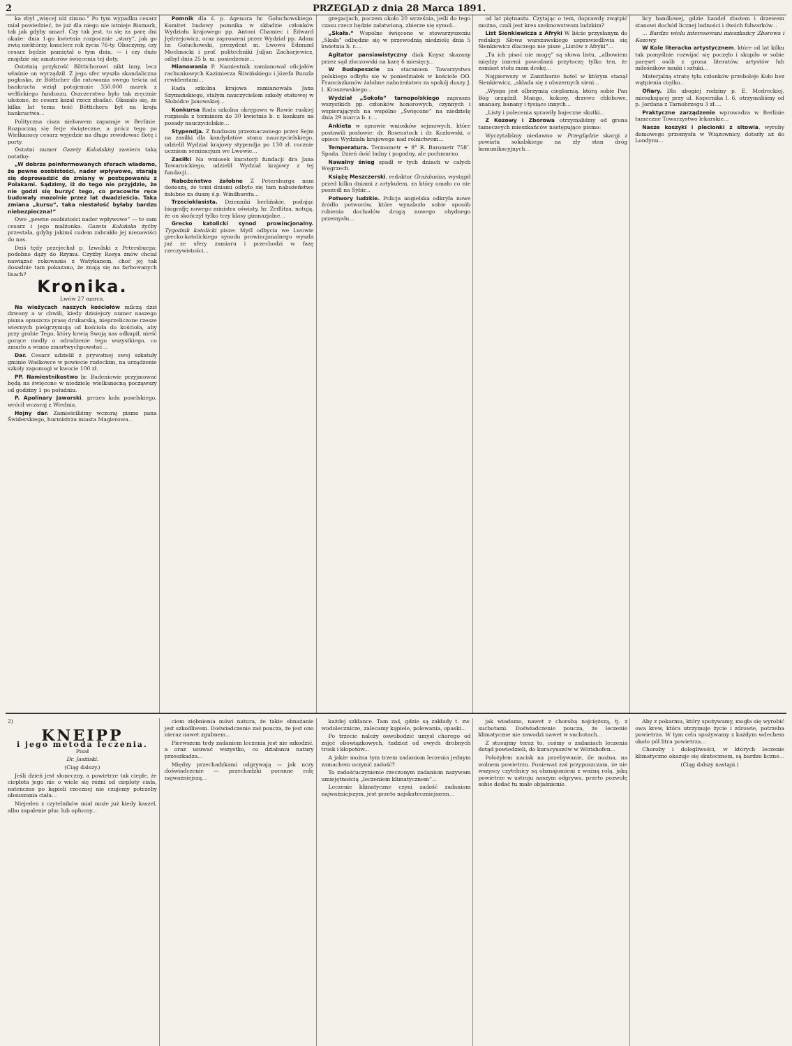2 PRZEGLĄD z dnia 28 Marca 1891.
ka zbył „więcej niż zimno.“ Po tym wypadku cesarz miał powiedzieć, że już dla niego nie istnieje Bismark, tak jak gdyby umarł. Czy tak jest, to się za parę dni okaże: dnia 1-go kwietnia rozpocznie „stary“, jak go zwią niektórzy, kanclerz rok życia 76-ty. Obaczymy, czy cesarz będzie pamiętał o tym dniu, — i czy dużo znajdzie się amatorów święcenia tej daty.
Ostatnią przykrość Böttichorowi nikt inny, lecz właśnie on wyrządził. Z jego sfer wyszła skandaliczna pogłoska, że Bötticher dla ratowania swego teścia od bankructa wziął potajemnie 350.000 marek z welfickiego funduszu. Oszczerstwo było tak zręcznie ułożone, że cesarz kazał rzecz zbadać. Okazało się, że kilka lat temu teść Böttichera był na kraju bankructwa...
Polityczna cisza niebawem zapanuje w Berlinie. Rozpoczną się ferje świąteczne, a prócz tego po Wielkanocy cesarz wyjedzie na długo rewidować flotę i porty.
Ostatni numer Gazety Kolońskiej zawiera taką notatkę:
„W dobrze poinformowanych sferach wiadomo, że pewne osobistości, nader wpływowe, starają się doprowadzić do zmiany w postępowaniu z Polakami. Sądzimy, iż do tego nie przyjdzie, że nie godzi się burzyć tego, co pracowite ręce budowały mozolnie przez lat dwadzieścia. Taka zmiana „kursu“, taka niestałość byłaby bardzo niebezpieczna!“
Owe „pewne osobistości nader wpływowe“ — te sam cesarz i jego małżonka. Gazeta Kolońska żyćby przestała, gdyby jakimś cudem zabrakło jej nienawiści do nas.
Dziś tędy przejechał p. Izwolski z Petersburga; podobno dąży do Rzymu. Czyżby Rosya znów chciał nawiązać rokowania z Watykanem, choć jej tak dosadnie tam pokazano, że znają się na farbowanych lisach?
Kronika.
Lwów 27 marca.
Na wieżycach naszych kościołów milczą dziś dzwony a w chwili, kiedy dzisiejszy numer naszego pisma opuszcza prasę drukarską, nieprzeliczone rzesze wiernych pielgrzymują od kościoła do kościoła, aby przy grobie Tego, który krwią Swoją nas odkupił, nieść gorące modły o odrodzenie tego wszystkiego, co zmarło a winno zmartwychpowstać...
Dar. Cesarz udzielił z prywatnej swej szkatuły gminie Waśkowce w powiecie rudeckim, na urządzenie szkoły zapomogi w kwocie 100 zł.
PP. Namiestnikostwo br. Badeniowie przyjmować będą na święcone w niedzielę wielkanocną począwszy od godziny 1 po południu.
P. Apolinary Jaworski, prezes koła poselskiego, wrócił wczoraj z Wiednia.
Hojny dar. Zamieściliśmy wczoraj pismo pana Świderskiego, burmistrza miasta Magierowa...
Pomnik dla ś. p. Agenora hr. Gołuchowskiego. Komitet budowy pomnika w składzie członków Wydziału krajowego pp. Antoni Chamiec i Edward Jędrzejowicz, oraz zaproszeni przez Wydział pp. Adam hr. Gołuchowski, prezydent m. Lwowa Edmund Mochnacki i prof. politechniki Juljan Zacharjewicz, odbył dnia 25 b. m. posiedzenie...
Mianowania P. Namiestnik zamianował oficjałów rachunkowych Kazimierza Śliwińskiego i Józefa Bunzla rewidentami...
Rada szkolna krajowa zamianowała Jana Szymańskiego, stałym nauczycielem szkoły etatowej w Słobódce Janowskiej...
Konkursa Rada szkolna okręgowa w Rawie ruskiej rozpisała z terminem do 30 kwietnia b. r. konkurs na posady nauczycielskie...
Stypendja. Z funduszu przeznaczonego przez Sejm na zasiłki dla kandydatów stanu nauczycielskiego, udzielił Wydział krajowy stypendja po 130 zł. rocznie uczniom seminarjum we Lwowie...
Zasiłki Na wniosek kuratorji fundacji dra Jana Towarnickiego, udzielił Wydział krajowy z tej fundacji...
Nabożeństwo żałobne Z Petersburga nam donoszą, że temi dniami odbyło się tam nabożeństwo żałobne za duszę ś.p. Windhorsta...
Trzecioklasista. Dzienniki berlińskie, podając biografję nowego ministra oświaty, hr. Zedlitza, notują, że on skończył tylko trzy klasy gimnazjalne...
Grecko katolicki synod prowincjonalny. Tygodnik katolicki pisze: Myśl odbycia we Lwowie grecko-katolickiego synodu prowincjonalnego wyszła już ze sfery zamiaru i przechodzi w fazę rzeczywistości...
gregacjach, poczem około 20 września, jeśli do tego czasu rzecz będzie załatwioną, zbierze się synod...
„Skała.“ Wspólne święcone w stowarzyszeniu „Skała“ odbędzie się w przewodnią niedzielę dnia 5 kwietnia b. r....
Agitator pansiawistyczny diak Knysz skazany przez sąd złoczowski na karę 6 miesięcy...
W Budapeszcie za staraniem Towarzystwa polskiego odbyło się w poniedziałek w kościele OO. Franciszkanów żałobne nabożeństwo za spokój duszy J. I. Kraszewskiego...
Wydział „Sokoła“ tarnopolskiego zaprasza wszystkich pp. członków honorowych, czynnych i wspierających na wspólne „Święcone“ na niedzielę dnia 29 marca b. r....
Ankieta w sprawie wniosków sejmowych, które postawili posłowie: dr. Rosenstock i dr. Kozłowski, o opiece Wydziału krajowego nad rolnictwem...
Temperatura. Termometr + 8° R. Barometr 758″. Spada. Dzień dość ładny i pogodny, ale pochmurno.
Nawalny śnieg spadł w tych dniach w całych Węgrzech.
Książę Meszczerski, redaktor Grażdanina, wystąpił przed kilku dniami z artykułem, za który omało co nie poszedł na Sybir...
Potwory ludzkie. Policja angielska odkryła nowe źródło potworów, które wynalazło sobie sposób robienia dochodów drogą nowego ohydnego przemysłu...
od lat piętnastu. Czytając o tem, doprawdy zwątpić można, czali jest kres szelmowstwom ludzkim?
List Sienkiewicza z Afryki W liście przysłanym do redakcji Słowa warszawskiego usprawiedliwia się Sienkiewicz dlaczego nie pisze „Listów z Afryki“...
„Tu ich pisać nie mogę“ są słowa listu, „albowiem między innemi powodami przytoczę tylko ten, że zamiast stołu mam deskę...
Najpierwszy w Zanzibarze hotel w którym stanął Sienkiewicz, „składa się z obszernych sieni...
„Wyspa jest olbrzymią cieplarnią, którą sobie Pan Bóg urządził. Mango, kokosy, drzewo chlebowe, ananasy, banany i tysiące innych...
„Listy i polecenia sprawiły bajeczne skutki...
Z Kozowy i Zborowa otrzymaliśmy od grona tameczeych mieszkańców następujące pismo:
Wyczytaliśmy niedawno w Przeglądzie skargi z powiatu sokalskiego na zły stan dróg komunikacyjnych...
licy handlowej, gdzie handel zbożem i drzewem stanowi dochód licznej ludności i dwóch folwarków...
... Bardzo wielu interesowani mieszkańcy Zborowa i Kozowy.
W Kole literacko artystycznem, które od lat kilku tak pomyślnie rozwijać się poczęło i skupiło w sobie paręset osób z grona literatów, artystów lub miłośników nauki i sztuki...
Materjalną stratę tylu członków przeboleje Koło bez wątpienia ciężko...
Ofiary. Dla ubogiej rodziny p. E. Medreckiej, mieszkającej przy ul. Kopernika l. 6, otrzymaliśmy od p. Jordana z Tarnobrzegu 3 zł....
Praktyczne zarządzenie wprowadza w Berlinie tameczne Towarzystwo lekarskie...
Nasze koszyki i plecionki z sitowia, wyroby domowego przemysłu w Wiązownicy, dotarły aż do Londynu...
2)
KNEIPP
i jego metoda leczenia.
Pisał
Dr. Jasiński.
(Ciąg dalszy.)
Jeśli dzień jest słoneczny, a powietrze tak ciepłe, że ciepłota jego nie o wiele się różni od ciepłoty ciała, natenczas po kąpieli rzecznej nie czujemy potrzeby obsuszania ciała...
Niejeden z czytelników miał może już kiedy kaszel, albo zapalenie płuc lub opłucny...
ciem ziębnienia mówi natura, że takie obnażanie jest szkodliwem. Doświadczenie zaś poucza, że jest ono nieraz nawet zgubnem...
Pierwszem tedy zadaniem leczenia jest nie szkodzić, a oraz usuwać wszystko, co działaniu natury przeszkadza...
Między przechadzkami odgrywają — jak uczy doświadczenie — przechadzki poranne rolę najważniejszą...
każdej szklance. Tam zaś, gdzie są zakłady t. zw. wodolecznicze, zalecamy kąpiele, polewania, opaski...
Po trzecie należy oswobodzić umysł chorego od zajęć obowiązkowych, tudzież od owych drobnych trosk i kłopotów...
A jakże można tym trzem zadaniom leczenia jednym zamachem uczynić zadość?
To zadośćuczynienie rzeczonym zadaniom nazywam umiejętnością „leczeniem klimatycznem“...
Leczenie klimatyczne czyni zadość zadaniom najważniejszym, jest przeto najskuteczniejszem...
jak wiadomo, nawet z chorobą najcięższą, tj. z suchotami. Doświadczenie poucza, że leczenie klimatyczne nie zawodzi nawet w suchotach...
Z stosujmy teraz to, cośmy o zadaniach leczenia dotąd powiedzieli, do kuracyuszów w Wörishofen...
Położyłem nacisk na przebywanie, ile można, na wolnem powietrzu. Ponieważ zaś przypuszczam, że nie wszyscy czytelnicy są obznajomieni z ważną rolą, jaką powietrze w ustroju naszym odgrywa, przeto pozwolę sobie dodać tu małe objaśnienie.
Aby z pokarmu, który spożywamy, mogła się wyrobić owa krew, która utrzymuje życie i zdrowie, potrzeba powietrza. W tym celu spożywamy z każdym wdechem około pół litra powietrza...
Choroby i dolegliwości, w których leczenie klimatyczne okazuje się skutecznem, są bardzo liczne...
(Ciąg dalszy nastąpi.)